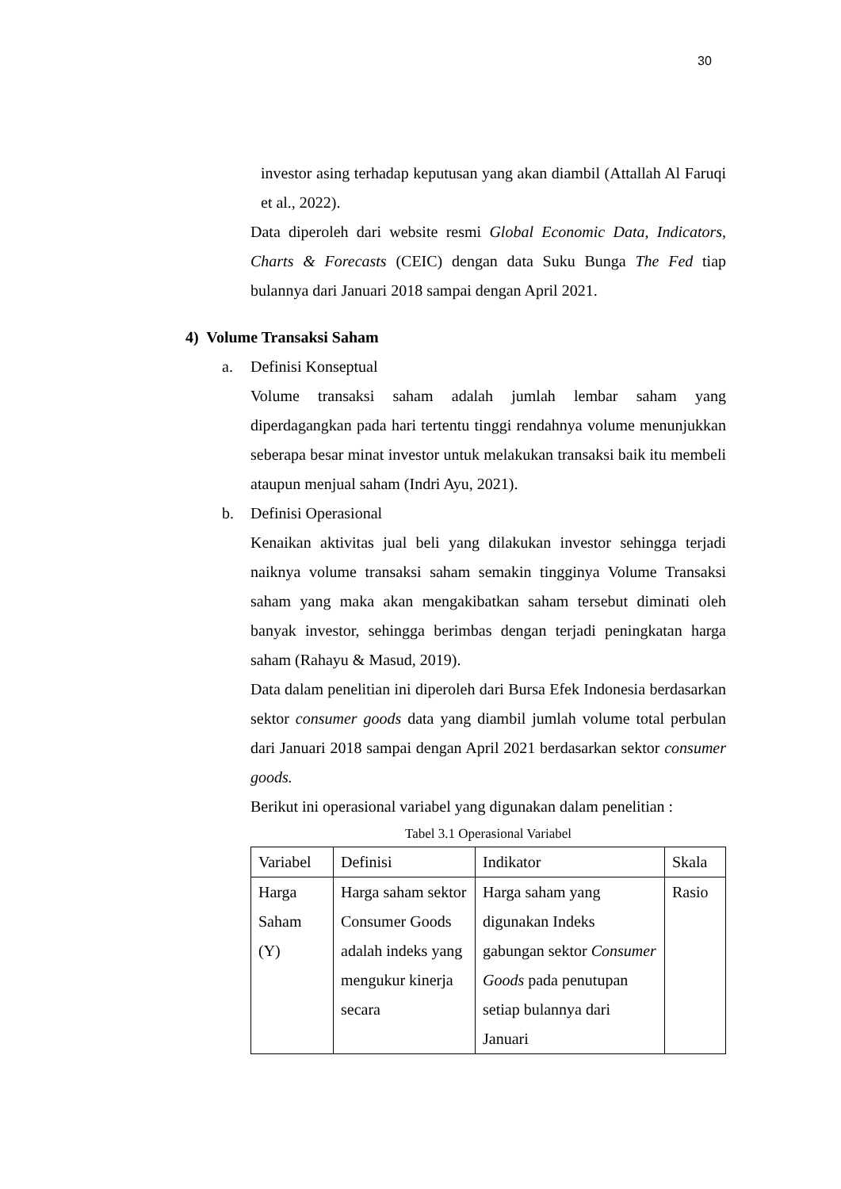30
investor asing terhadap keputusan yang akan diambil (Attallah Al Faruqi et al., 2022).
Data diperoleh dari website resmi Global Economic Data, Indicators, Charts & Forecasts (CEIC) dengan data Suku Bunga The Fed tiap bulannya dari Januari 2018 sampai dengan April 2021.
4) Volume Transaksi Saham
a. Definisi Konseptual
Volume transaksi saham adalah jumlah lembar saham yang diperdagangkan pada hari tertentu tinggi rendahnya volume menunjukkan seberapa besar minat investor untuk melakukan transaksi baik itu membeli ataupun menjual saham (Indri Ayu, 2021).
b. Definisi Operasional
Kenaikan aktivitas jual beli yang dilakukan investor sehingga terjadi naiknya volume transaksi saham semakin tingginya Volume Transaksi saham yang maka akan mengakibatkan saham tersebut diminati oleh banyak investor, sehingga berimbas dengan terjadi peningkatan harga saham (Rahayu & Masud, 2019).
Data dalam penelitian ini diperoleh dari Bursa Efek Indonesia berdasarkan sektor consumer goods data yang diambil jumlah volume total perbulan dari Januari 2018 sampai dengan April 2021 berdasarkan sektor consumer goods.
Berikut ini operasional variabel yang digunakan dalam penelitian :
Tabel 3.1 Operasional Variabel
| Variabel | Definisi | Indikator | Skala |
| Harga Saham (Y) | Harga saham sektor Consumer Goods adalah indeks yang mengukur kinerja secara | Harga saham yang digunakan Indeks gabungan sektor Consumer Goods pada penutupan setiap bulannya dari Januari | Rasio |